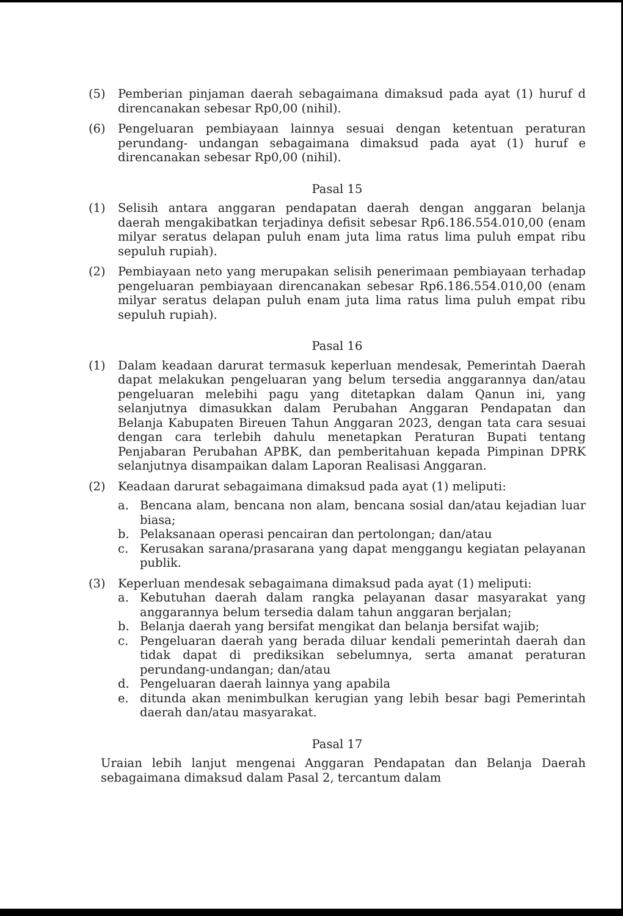(5) Pemberian pinjaman daerah sebagaimana dimaksud pada ayat (1) huruf d direncanakan sebesar Rp0,00 (nihil).
(6) Pengeluaran pembiayaan lainnya sesuai dengan ketentuan peraturan perundang- undangan sebagaimana dimaksud pada ayat (1) huruf e direncanakan sebesar Rp0,00 (nihil).
Pasal 15
(1) Selisih antara anggaran pendapatan daerah dengan anggaran belanja daerah mengakibatkan terjadinya defisit sebesar Rp6.186.554.010,00 (enam milyar seratus delapan puluh enam juta lima ratus lima puluh empat ribu sepuluh rupiah).
(2) Pembiayaan neto yang merupakan selisih penerimaan pembiayaan terhadap pengeluaran pembiayaan direncanakan sebesar Rp6.186.554.010,00 (enam milyar seratus delapan puluh enam juta lima ratus lima puluh empat ribu sepuluh rupiah).
Pasal 16
(1) Dalam keadaan darurat termasuk keperluan mendesak, Pemerintah Daerah dapat melakukan pengeluaran yang belum tersedia anggarannya dan/atau pengeluaran melebihi pagu yang ditetapkan dalam Qanun ini, yang selanjutnya dimasukkan dalam Perubahan Anggaran Pendapatan dan Belanja Kabupaten Bireuen Tahun Anggaran 2023, dengan tata cara sesuai dengan cara terlebih dahulu menetapkan Peraturan Bupati tentang Penjabaran Perubahan APBK, dan pemberitahuan kepada Pimpinan DPRK selanjutnya disampaikan dalam Laporan Realisasi Anggaran.
(2) Keadaan darurat sebagaimana dimaksud pada ayat (1) meliputi:
a. Bencana alam, bencana non alam, bencana sosial dan/atau kejadian luar biasa;
b. Pelaksanaan operasi pencairan dan pertolongan; dan/atau
c. Kerusakan sarana/prasarana yang dapat menggangu kegiatan pelayanan publik.
(3) Keperluan mendesak sebagaimana dimaksud pada ayat (1) meliputi:
a. Kebutuhan daerah dalam rangka pelayanan dasar masyarakat yang anggarannya belum tersedia dalam tahun anggaran berjalan;
b. Belanja daerah yang bersifat mengikat dan belanja bersifat wajib;
c. Pengeluaran daerah yang berada diluar kendali pemerintah daerah dan tidak dapat di prediksikan sebelumnya, serta amanat peraturan perundang-undangan; dan/atau
d. Pengeluaran daerah lainnya yang apabila
e. ditunda akan menimbulkan kerugian yang lebih besar bagi Pemerintah daerah dan/atau masyarakat.
Pasal 17
Uraian lebih lanjut mengenai Anggaran Pendapatan dan Belanja Daerah sebagaimana dimaksud dalam Pasal 2, tercantum dalam